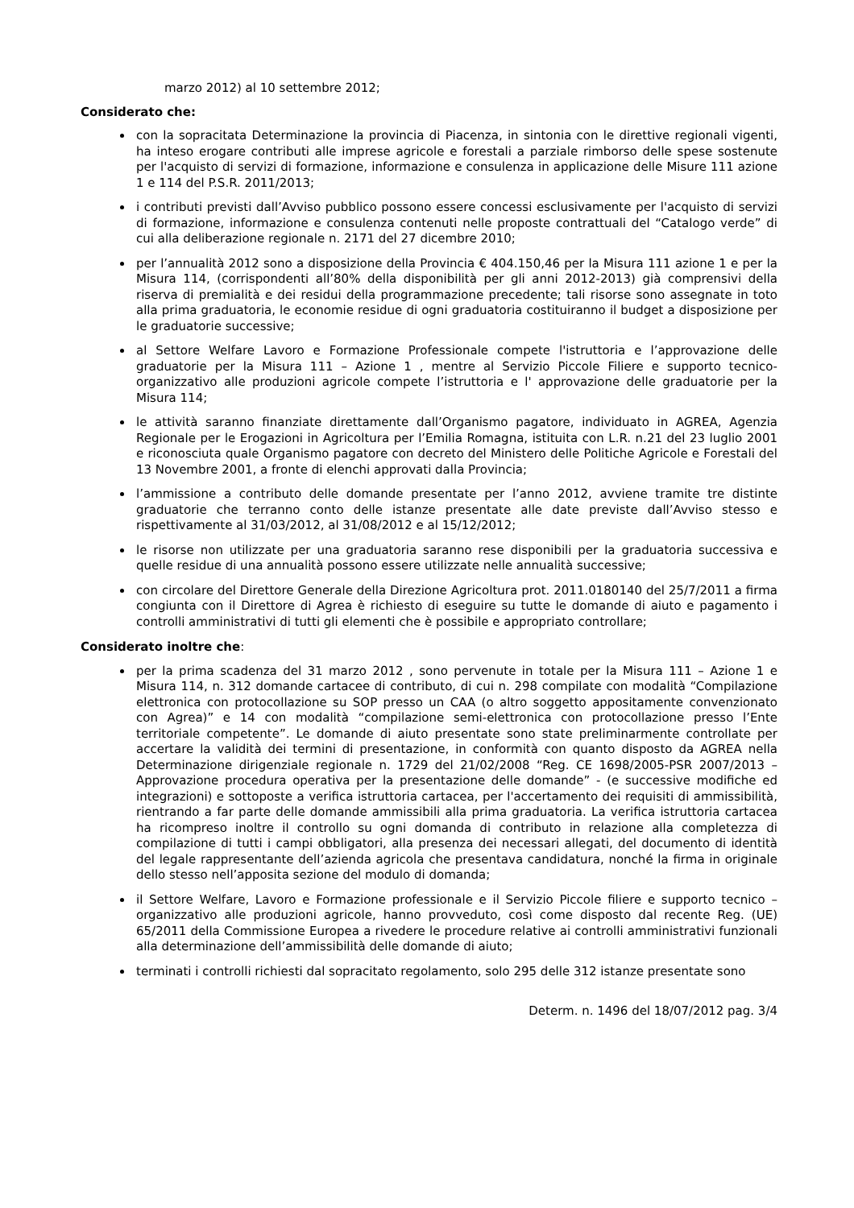marzo 2012) al 10 settembre 2012;
Considerato che:
con la sopracitata Determinazione la provincia di Piacenza, in sintonia con le direttive regionali vigenti, ha inteso erogare contributi alle imprese agricole e forestali a parziale rimborso delle spese sostenute per l'acquisto di servizi di formazione, informazione e consulenza in applicazione delle Misure 111 azione 1 e 114 del P.S.R. 2011/2013;
i contributi previsti dall’Avviso pubblico possono essere concessi esclusivamente per l'acquisto di servizi di formazione, informazione e consulenza contenuti nelle proposte contrattuali del “Catalogo verde” di cui alla deliberazione regionale n. 2171 del 27 dicembre 2010;
per l’annualità 2012 sono a disposizione della Provincia € 404.150,46 per la Misura 111 azione 1 e per la Misura 114, (corrispondenti all’80% della disponibilità per gli anni 2012-2013) già comprensivi della riserva di premialità e dei residui della programmazione precedente; tali risorse sono assegnate in toto alla prima graduatoria, le economie residue di ogni graduatoria costituiranno il budget a disposizione per le graduatorie successive;
al Settore Welfare Lavoro e Formazione Professionale compete l'istruttoria e l’approvazione delle graduatorie per la Misura 111 – Azione 1 , mentre al Servizio Piccole Filiere e supporto tecnico-organizzativo alle produzioni agricole compete l’istruttoria e l' approvazione delle graduatorie per la Misura 114;
le attività saranno finanziate direttamente dall’Organismo pagatore, individuato in AGREA, Agenzia Regionale per le Erogazioni in Agricoltura per l’Emilia Romagna, istituita con L.R. n.21 del 23 luglio 2001 e riconosciuta quale Organismo pagatore con decreto del Ministero delle Politiche Agricole e Forestali del 13 Novembre 2001, a fronte di elenchi approvati dalla Provincia;
l’ammissione a contributo delle domande presentate per l’anno 2012, avviene tramite tre distinte graduatorie che terranno conto delle istanze presentate alle date previste dall’Avviso stesso e rispettivamente al 31/03/2012, al 31/08/2012 e al 15/12/2012;
le risorse non utilizzate per una graduatoria saranno rese disponibili per la graduatoria successiva e quelle residue di una annualità possono essere utilizzate nelle annualità successive;
con circolare del Direttore Generale della Direzione Agricoltura prot. 2011.0180140 del 25/7/2011 a firma congiunta con il Direttore di Agrea è richiesto di eseguire su tutte le domande di aiuto e pagamento i controlli amministrativi di tutti gli elementi che è possibile e appropriato controllare;
Considerato inoltre che:
per la prima scadenza del 31 marzo 2012 , sono pervenute in totale per la Misura 111 – Azione 1 e Misura 114, n. 312 domande cartacee di contributo, di cui n. 298 compilate con modalità “Compilazione elettronica con protocollazione su SOP presso un CAA (o altro soggetto appositamente convenzionato con Agrea)” e 14 con modalità “compilazione semi-elettronica con protocollazione presso l’Ente territoriale competente”. Le domande di aiuto presentate sono state preliminarmente controllate per accertare la validità dei termini di presentazione, in conformità con quanto disposto da AGREA nella Determinazione dirigenziale regionale n. 1729 del 21/02/2008 “Reg. CE 1698/2005-PSR 2007/2013 – Approvazione procedura operativa per la presentazione delle domande” - (e successive modifiche ed integrazioni) e sottoposte a verifica istruttoria cartacea, per l'accertamento dei requisiti di ammissibilità, rientrando a far parte delle domande ammissibili alla prima graduatoria. La verifica istruttoria cartacea ha ricompreso inoltre il controllo su ogni domanda di contributo in relazione alla completezza di compilazione di tutti i campi obbligatori, alla presenza dei necessari allegati, del documento di identità del legale rappresentante dell’azienda agricola che presentava candidatura, nonché la firma in originale dello stesso nell’apposita sezione del modulo di domanda;
il Settore Welfare, Lavoro e Formazione professionale e il Servizio Piccole filiere e supporto tecnico – organizzativo alle produzioni agricole, hanno provveduto, così come disposto dal recente Reg. (UE) 65/2011 della Commissione Europea a rivedere le procedure relative ai controlli amministrativi funzionali alla determinazione dell’ammissibilità delle domande di aiuto;
terminati i controlli richiesti dal sopracitato regolamento, solo 295 delle 312 istanze presentate sono
Determ. n. 1496 del 18/07/2012 pag. 3/4